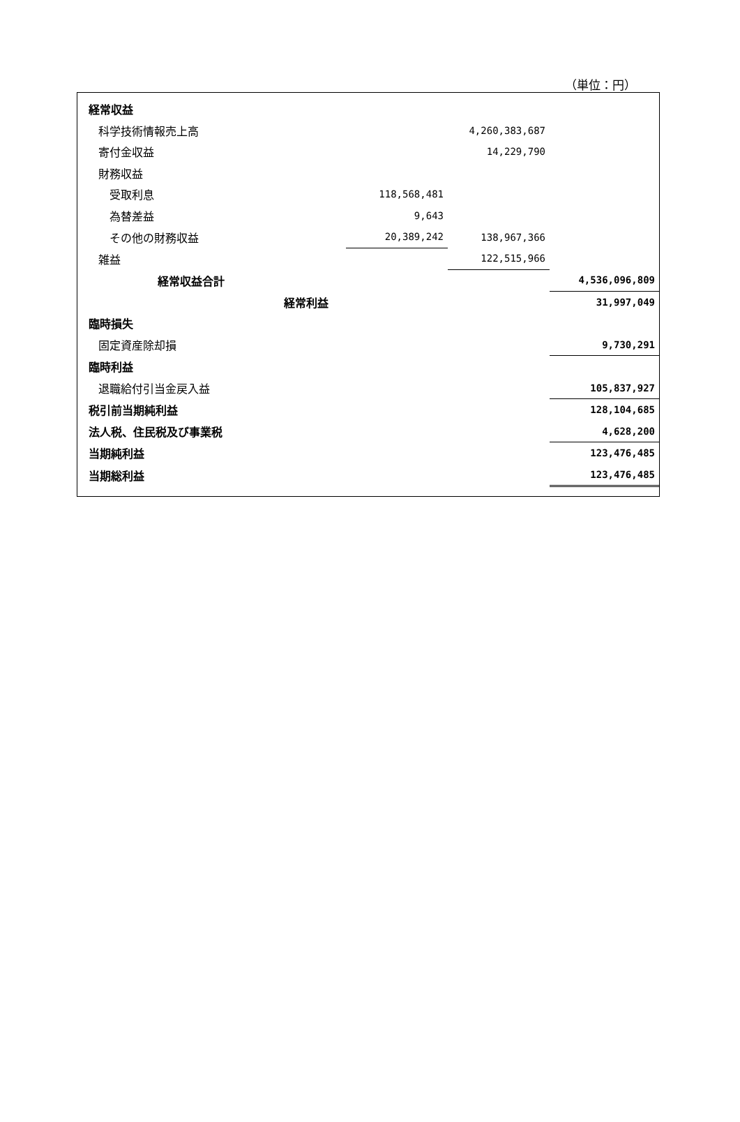（単位：円）
| 経常収益 | | | |
| 科学技術情報売上高 | | 4,260,383,687 | |
| 寄付金収益 | | 14,229,790 | |
| 財務収益 | | | |
| 受取利息 | 118,568,481 | | |
| 為替差益 | 9,643 | | |
| その他の財務収益 | 20,389,242 | 138,967,366 | |
| 雑益 | | 122,515,966 | |
| 経常収益合計 | | | 4,536,096,809 |
| 経常利益 | | | 31,997,049 |
| 臨時損失 | | | |
| 固定資産除却損 | | | 9,730,291 |
| 臨時利益 | | | |
| 退職給付引当金戻入益 | | | 105,837,927 |
| 税引前当期純利益 | | | 128,104,685 |
| 法人税、住民税及び事業税 | | | 4,628,200 |
| 当期純利益 | | | 123,476,485 |
| 当期総利益 | | | 123,476,485 |